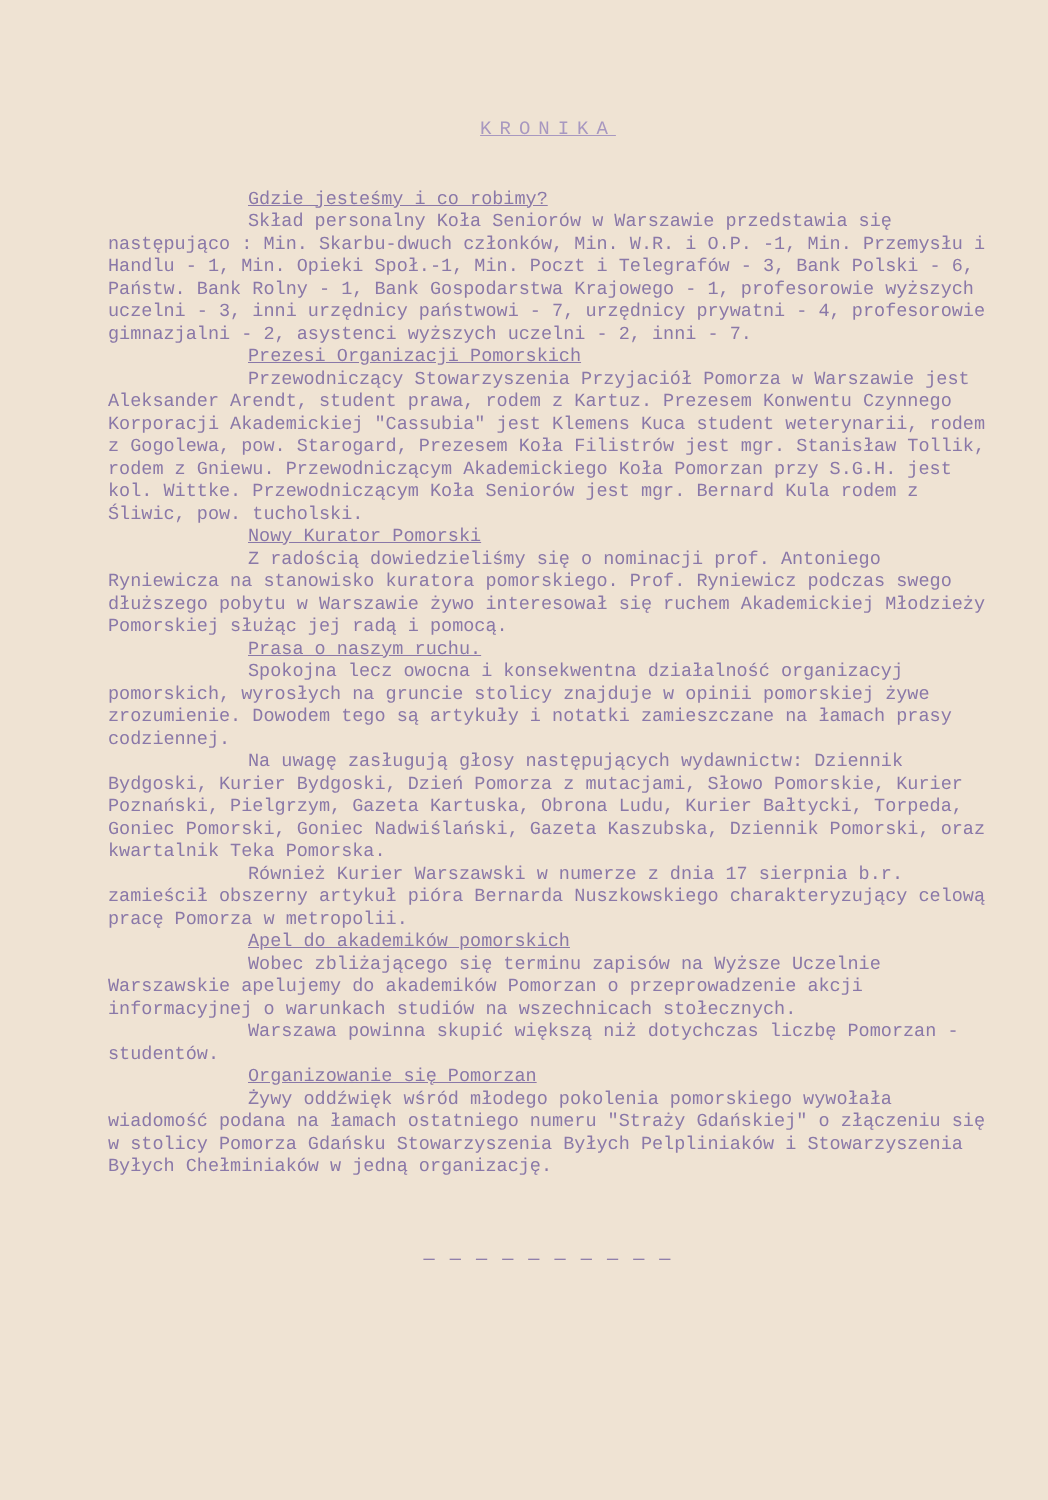KRONIKA
Gdzie jesteśmy i co robimy?
Skład personalny Koła Seniorów w Warszawie przedstawia się następująco : Min. Skarbu-dwuch członków, Min. W.R. i O.P. -1, Min. Przemysłu i Handlu - 1, Min. Opieki Społ.-1, Min. Poczt i Telegrafów - 3, Bank Polski - 6, Państw. Bank Rolny - 1, Bank Gospodarstwa Krajowego - 1, profesorowie wyższych uczelni - 3, inni urzędnicy państwowi - 7, urzędnicy prywatni - 4, profesorowie gimnazjalni - 2, asystenci wyższych uczelni - 2, inni - 7.
Prezesi Organizacji Pomorskich
Przewodniczący Stowarzyszenia Przyjaciół Pomorza w Warszawie jest Aleksander Arendt, student prawa, rodem z Kartuz. Prezesem Konwentu Czynnego Korporacji Akademickiej "Cassubia" jest Klemens Kuca student weterynarii, rodem z Gogolewa, pow. Starogard, Prezesem Koła Filistrów jest mgr. Stanisław Tollik, rodem z Gniewu. Przewodniczącym Akademickiego Koła Pomorzan przy S.G.H. jest kol. Wittke. Przewodniczącym Koła Seniorów jest mgr. Bernard Kula rodem z Śliwic, pow. tucholski.
Nowy Kurator Pomorski
Z radością dowiedzieliśmy się o nominacji prof. Antoniego Ryniewicza na stanowisko kuratora pomorskiego. Prof. Ryniewicz podczas swego dłuższego pobytu w Warszawie żywo interesował się ruchem Akademickiej Młodzieży Pomorskiej służąc jej radą i pomocą.
Prasa o naszym ruchu.
Spokojna lecz owocna i konsekwentna działalność organizacyj pomorskich, wyrosłych na gruncie stolicy znajduje w opinii pomorskiej żywe zrozumienie. Dowodem tego są artykuły i notatki zamieszczane na łamach prasy codziennej.
Na uwagę zasługują głosy następujących wydawnictw: Dziennik Bydgoski, Kurier Bydgoski, Dzień Pomorza z mutacjami, Słowo Pomorskie, Kurier Poznański, Pielgrzym, Gazeta Kartuska, Obrona Ludu, Kurier Bałtycki, Torpeda, Goniec Pomorski, Goniec Nadwiślański, Gazeta Kaszubska, Dziennik Pomorski, oraz kwartalnik Teka Pomorska.
Również Kurier Warszawski w numerze z dnia 17 sierpnia b.r. zamieścił obszerny artykuł pióra Bernarda Nuszkowskiego charakteryzujący celową pracę Pomorza w metropolii.
Apel do akademików pomorskich
Wobec zbliżającego się terminu zapisów na Wyższe Uczelnie Warszawskie apelujemy do akademików Pomorzan o przeprowadzenie akcji informacyjnej o warunkach studiów na wszechnicach stołecznych.
Warszawa powinna skupić większą niż dotychczas liczbę Pomorzan - studentów.
Organizowanie się Pomorzan
Żywy oddźwięk wśród młodego pokolenia pomorskiego wywołała wiadomość podana na łamach ostatniego numeru "Straży Gdańskiej" o złączeniu się w stolicy Pomorza Gdańsku Stowarzyszenia Byłych Pelpliniaków i Stowarzyszenia Byłych Chełminiaków w jedną organizację.
— — — — — — — — — —